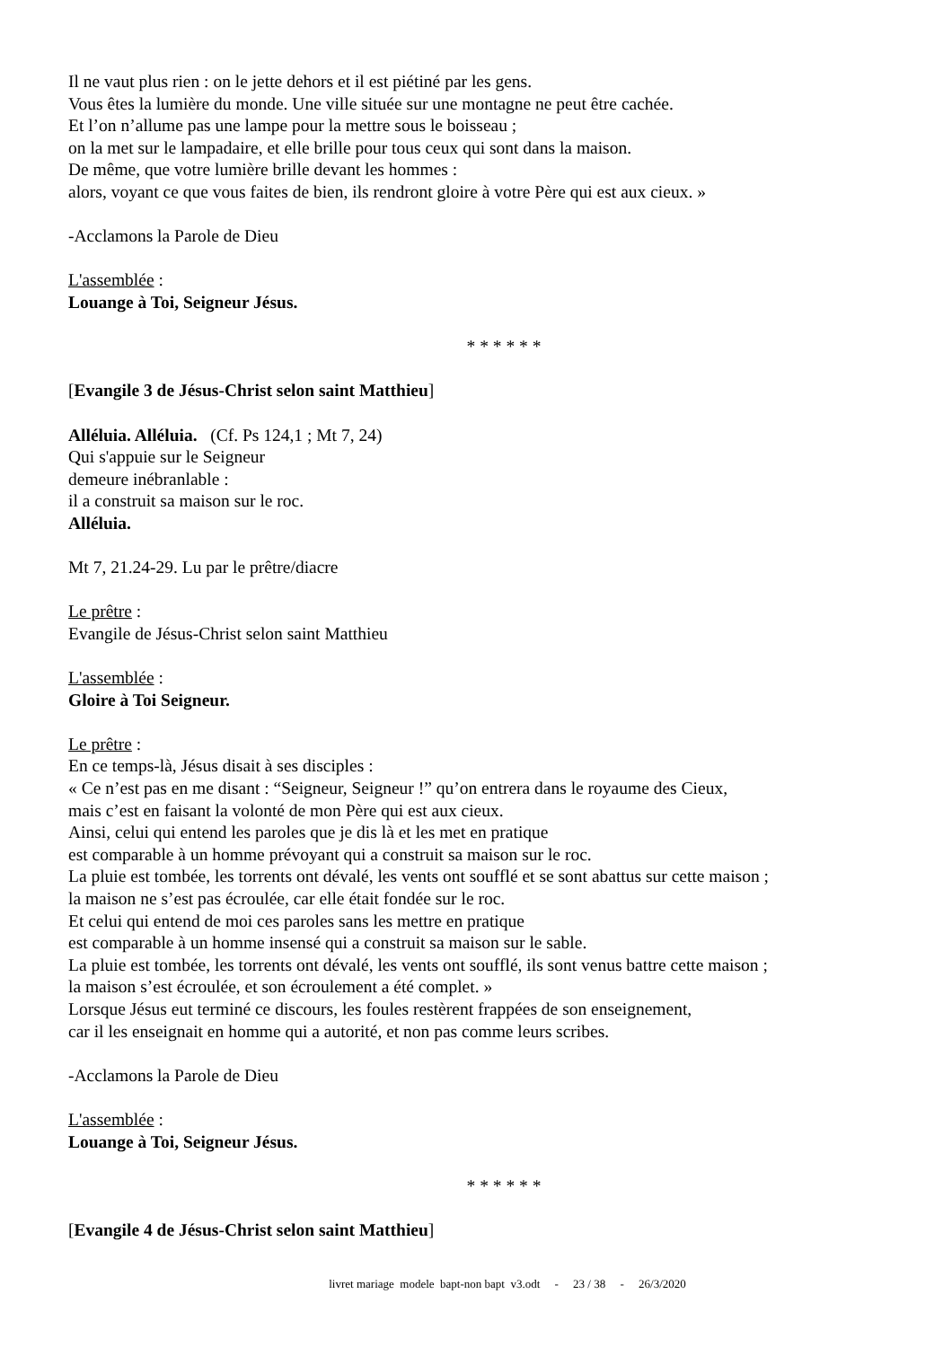Il ne vaut plus rien : on le jette dehors et il est piétiné par les gens.
Vous êtes la lumière du monde. Une ville située sur une montagne ne peut être cachée.
Et l’on n’allume pas une lampe pour la mettre sous le boisseau ;
on la met sur le lampadaire, et elle brille pour tous ceux qui sont dans la maison.
De même, que votre lumière brille devant les hommes :
alors, voyant ce que vous faites de bien, ils rendront gloire à votre Père qui est aux cieux. »
-Acclamons la Parole de Dieu
L'assemblée :
Louange à Toi, Seigneur Jésus.
* * * * * *
[Evangile 3 de Jésus-Christ selon saint Matthieu]
Alléluia. Alléluia. (Cf. Ps 124,1 ; Mt 7, 24)
Qui s'appuie sur le Seigneur
demeure inébranlable :
il a construit sa maison sur le roc.
Alléluia.
Mt 7, 21.24-29. Lu par le prêtre/diacre
Le prêtre :
Evangile de Jésus-Christ selon saint Matthieu
L'assemblée :
Gloire à Toi Seigneur.
Le prêtre :
En ce temps-là, Jésus disait à ses disciples :
« Ce n’est pas en me disant : “Seigneur, Seigneur !” qu’on entrera dans le royaume des Cieux,
mais c’est en faisant la volonté de mon Père qui est aux cieux.
Ainsi, celui qui entend les paroles que je dis là et les met en pratique
est comparable à un homme prévoyant qui a construit sa maison sur le roc.
La pluie est tombée, les torrents ont dévalé, les vents ont soufflé et se sont abattus sur cette maison ;
la maison ne s’est pas écroulée, car elle était fondée sur le roc.
Et celui qui entend de moi ces paroles sans les mettre en pratique
est comparable à un homme insensé qui a construit sa maison sur le sable.
La pluie est tombée, les torrents ont dévalé, les vents ont soufflé, ils sont venus battre cette maison ;
la maison s’est écroulée, et son écroulement a été complet. »
Lorsque Jésus eut terminé ce discours, les foules restèrent frappées de son enseignement,
car il les enseignait en homme qui a autorité, et non pas comme leurs scribes.
-Acclamons la Parole de Dieu
L'assemblée :
Louange à Toi, Seigneur Jésus.
* * * * * *
[Evangile 4 de Jésus-Christ selon saint Matthieu]
livret mariage modele bapt-non bapt v3.odt - 23 / 38 - 26/3/2020